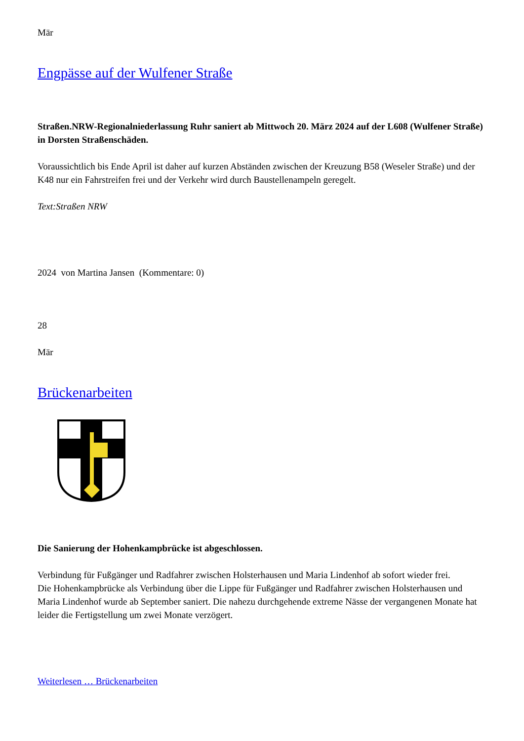Mär
Engpässe auf der Wulfener Straße
Straßen.NRW-Regionalniederlassung Ruhr saniert ab Mittwoch 20. März 2024 auf der L608 (Wulfener Straße) in Dorsten Straßenschäden.
Voraussichtlich bis Ende April ist daher auf kurzen Abständen zwischen der Kreuzung B58 (Weseler Straße) und der K48 nur ein Fahrstreifen frei und der Verkehr wird durch Baustellenampeln geregelt.
Text:Straßen NRW
2024 von Martina Jansen (Kommentare: 0)
28
Mär
Brückenarbeiten
Die Sanierung der Hohenkampbrücke ist abgeschlossen.
Verbindung für Fußgänger und Radfahrer zwischen Holsterhausen und Maria Lindenhof ab sofort wieder frei.
Die Hohenkampbrücke als Verbindung über die Lippe für Fußgänger und Radfahrer zwischen Holsterhausen und Maria Lindenhof wurde ab September saniert. Die nahezu durchgehende extreme Nässe der vergangenen Monate hat leider die Fertigstellung um zwei Monate verzögert.
Weiterlesen … Brückenarbeiten